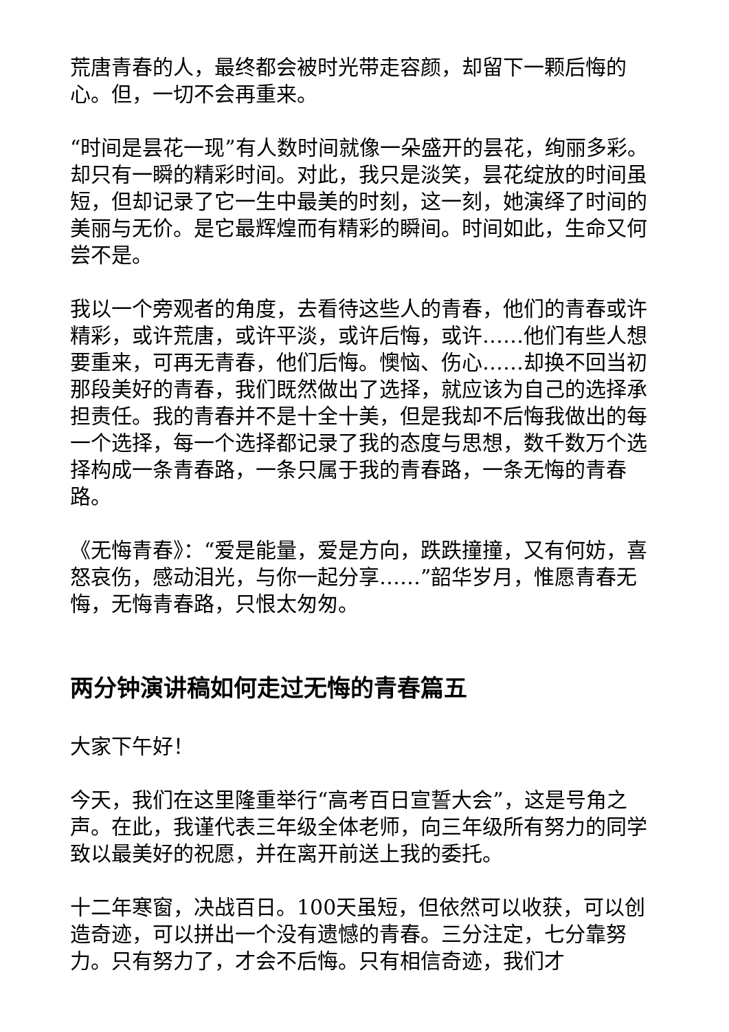荒唐青春的人，最终都会被时光带走容颜，却留下一颗后悔的心。但，一切不会再重来。
“时间是昙花一现”有人数时间就像一朵盛开的昙花，绚丽多彩。却只有一瞬的精彩时间。对此，我只是淡笑，昙花绽放的时间虽短，但却记录了它一生中最美的时刻，这一刻，她演绎了时间的美丽与无价。是它最辉煌而有精彩的瞬间。时间如此，生命又何尝不是。
我以一个旁观者的角度，去看待这些人的青春，他们的青春或许精彩，或许荒唐，或许平淡，或许后悔，或许……他们有些人想要重来，可再无青春，他们后悔。懊恼、伤心……却换不回当初那段美好的青春，我们既然做出了选择，就应该为自己的选择承担责任。我的青春并不是十全十美，但是我却不后悔我做出的每一个选择，每一个选择都记录了我的态度与思想，数千数万个选择构成一条青春路，一条只属于我的青春路，一条无悔的青春路。
《无悔青春》：“爱是能量，爱是方向，跌跌撞撞，又有何妨，喜怒哀伤，感动泪光，与你一起分享……”韶华岁月，惟愿青春无悔，无悔青春路，只恨太匆匆。
两分钟演讲稿如何走过无悔的青春篇五
大家下午好！
今天，我们在这里隆重举行“高考百日宣誓大会”，这是号角之声。在此，我谨代表三年级全体老师，向三年级所有努力的同学致以最美好的祝愿，并在离开前送上我的委托。
十二年寒窗，决战百日。100天虽短，但依然可以收获，可以创造奇迹，可以拼出一个没有遗憾的青春。三分注定，七分靠努力。只有努力了，才会不后悔。只有相信奇迹，我们才